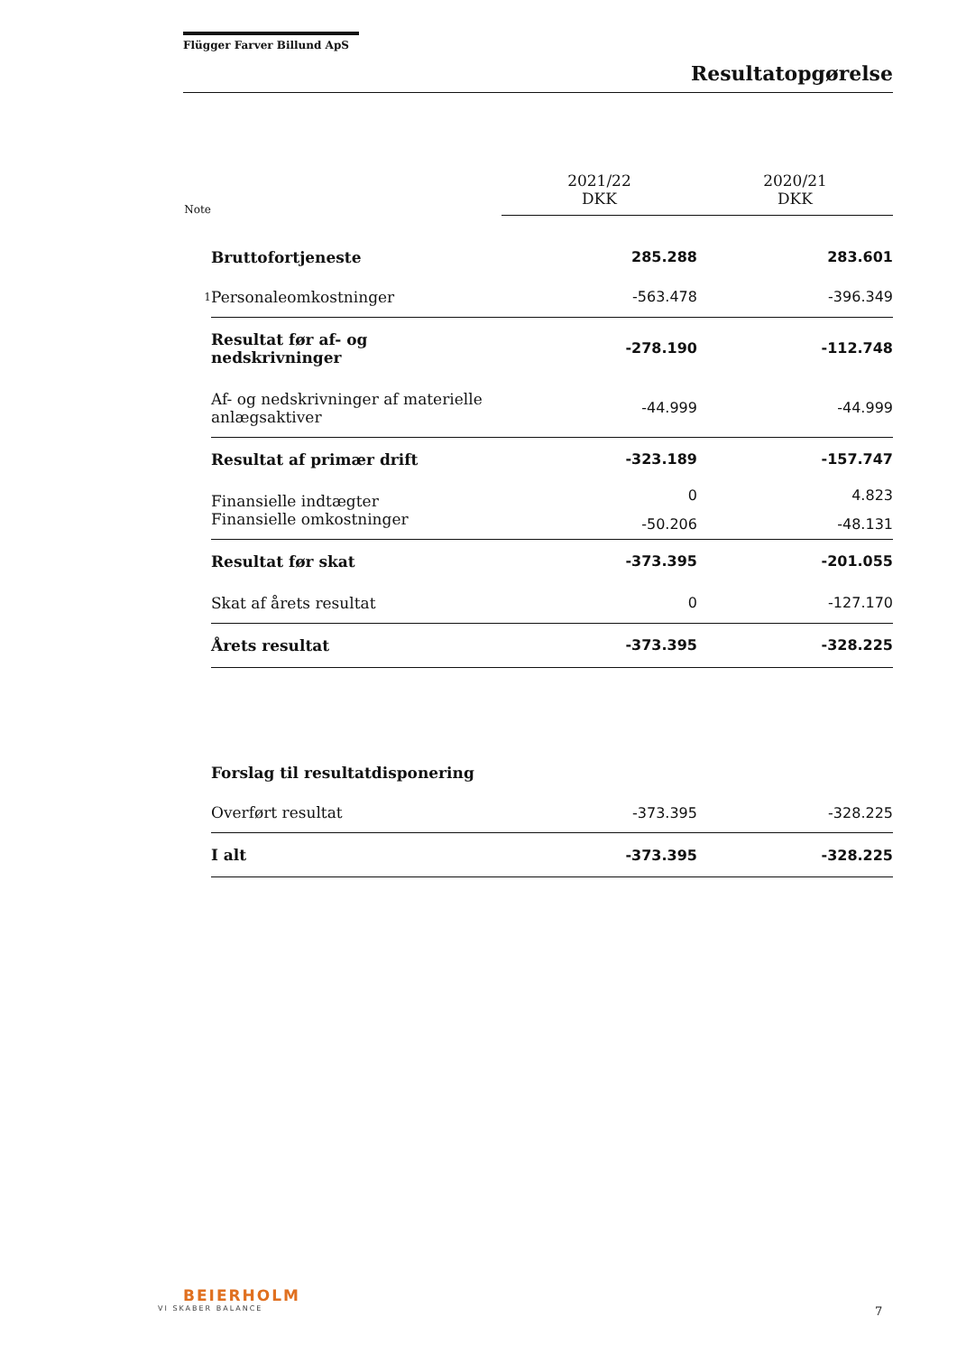Flügger Farver Billund ApS
Resultatopgørelse
| Note | | 2021/22 DKK | 2020/21 DKK |
| | Bruttofortjeneste | 285.288 | 283.601 |
| 1 | Personaleomkostninger | -563.478 | -396.349 |
| | Resultat før af- og nedskrivninger | -278.190 | -112.748 |
| | Af- og nedskrivninger af materielle anlægsaktiver | -44.999 | -44.999 |
| | Resultat af primær drift | -323.189 | -157.747 |
| | Finansielle indtægter | 0 | 4.823 |
| | Finansielle omkostninger | -50.206 | -48.131 |
| | Resultat før skat | -373.395 | -201.055 |
| | Skat af årets resultat | 0 | -127.170 |
| | Årets resultat | -373.395 | -328.225 |
| | Forslag til resultatdisponering | | |
| | Overført resultat | -373.395 | -328.225 |
| | I alt | -373.395 | -328.225 |
BEIERHOLM
VI SKABER BALANCE
7